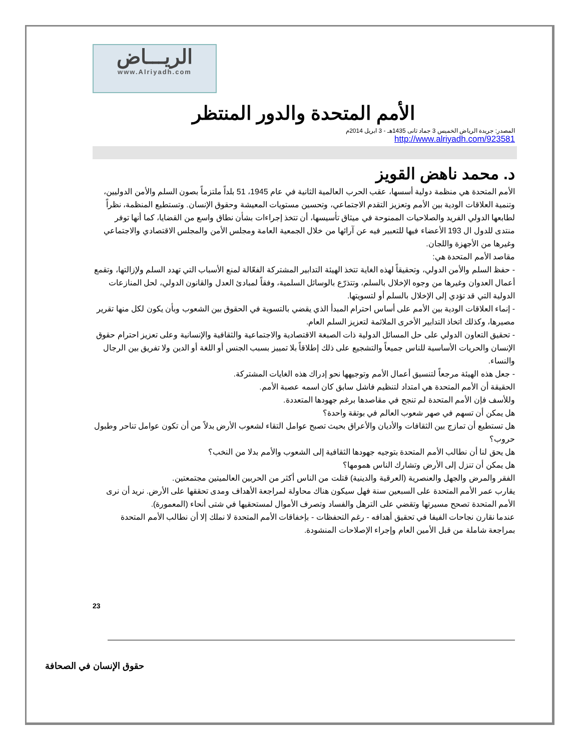الريـــاض
www.Alriyadh.com
الأمم المتحدة والدور المنتظر
المصدر: جريدة الرياض الخميس 3 جماد ثانى 1435هـ - 3 ابريل 2014م
http://www.alriyadh.com/923581
د. محمد ناهض القويز
الأمم المتحدة هي منظمة دولية أسسها، عقب الحرب العالمية الثانية في عام 1945، 51 بلداً ملتزماً بصون السلم والأمن الدوليين، وتنمية العلاقات الودية بين الأمم وتعزيز التقدم الاجتماعي، وتحسين مستويات المعيشة وحقوق الإنسان. وتستطيع المنظمة، نظراً لطابعها الدولي الفريد والصلاحيات الممنوحة في ميثاق تأسيسها، أن تتخذ إجراءات بشأن نطاق واسع من القضايا، كما أنها توفر منتدى للدول ال 193 الأعضاء فيها للتعبير فيه عن آرائها من خلال الجمعية العامة ومجلس الأمن والمجلس الاقتصادي والاجتماعي وغيرها من الأجهزة واللجان.
مقاصد الأمم المتحدة هي:
- حفظ السلم والأمن الدولي، وتحقيقاً لهذه الغاية تتخذ الهيئة التدابير المشتركة الفعّالة لمنع الأسباب التي تهدد السلم ولإزالتها، وتقمع أعمال العدوان وغيرها من وجوه الإخلال بالسلم، وتتذرّع بالوسائل السلمية، وفقاً لمبادئ العدل والقانون الدولي، لحل المنازعات الدولية التي قد تؤدي إلى الإخلال بالسلم أو لتسويتها.
- إنماء العلاقات الودية بين الأمم على أساس احترام المبدأ الذي يقضي بالتسوية في الحقوق بين الشعوب وبأن يكون لكل منها تقرير مصيرها، وكذلك اتخاذ التدابير الأخرى الملائمة لتعزيز السلم العام.
- تحقيق التعاون الدولي على حل المسائل الدولية ذات الصبغة الاقتصادية والاجتماعية والثقافية والإنسانية وعلى تعزيز احترام حقوق الإنسان والحريات الأساسية للناس جميعاً والتشجيع على ذلك إطلاقاً بلا تمييز بسبب الجنس أو اللغة أو الدين ولا تفريق بين الرجال والنساء.
- جعل هذه الهيئة مرجعاً لتنسيق أعمال الأمم وتوجيهها نحو إدراك هذه الغايات المشتركة.
الحقيقة أن الأمم المتحدة هي امتداد لتنظيم فاشل سابق كان اسمه عصبة الأمم.
وللأسف فإن الأمم المتحدة لم تنجح في مقاصدها برغم جهودها المتعددة.
هل يمكن أن تسهم في صهر شعوب العالم في بوتقة واحدة؟
هل تستطيع أن تمازج بين الثقافات والأديان والأعراق بحيث تصبح عوامل التقاء لشعوب الأرض بدلاً من أن تكون عوامل تناحر وطبول حروب؟
هل يحق لنا أن نطالب الأمم المتحدة بتوجيه جهودها الثقافية إلى الشعوب والأمم بدلا من النخب؟
هل يمكن أن تنزل إلى الأرض وتشارك الناس همومها؟
الفقر والمرض والجهل والعنصرية (العرقية والدينية) قتلت من الناس أكثر من الحربين العالميتين مجتمعتين.
يقارب عمر الأمم المتحدة على السبعين سنة فهل سيكون هناك محاولة لمراجعة الأهداف ومدى تحققها على الأرض. نريد أن نرى الأمم المتحدة تصحح مسيرتها وتقضي على الترهل والفساد وتصرف الأموال لمستحقيها في شتى أنحاء (المعمورة).
عندما نقارن نجاحات الفيفا في تحقيق أهدافه - رغم التحفظات - بإخفاقات الأمم المتحدة لا نملك إلا أن نطالب الأمم المتحدة بمراجعة شاملة من قبل الأمين العام وإجراء الإصلاحات المنشودة.
23
حقوق الإنسان في الصحافة